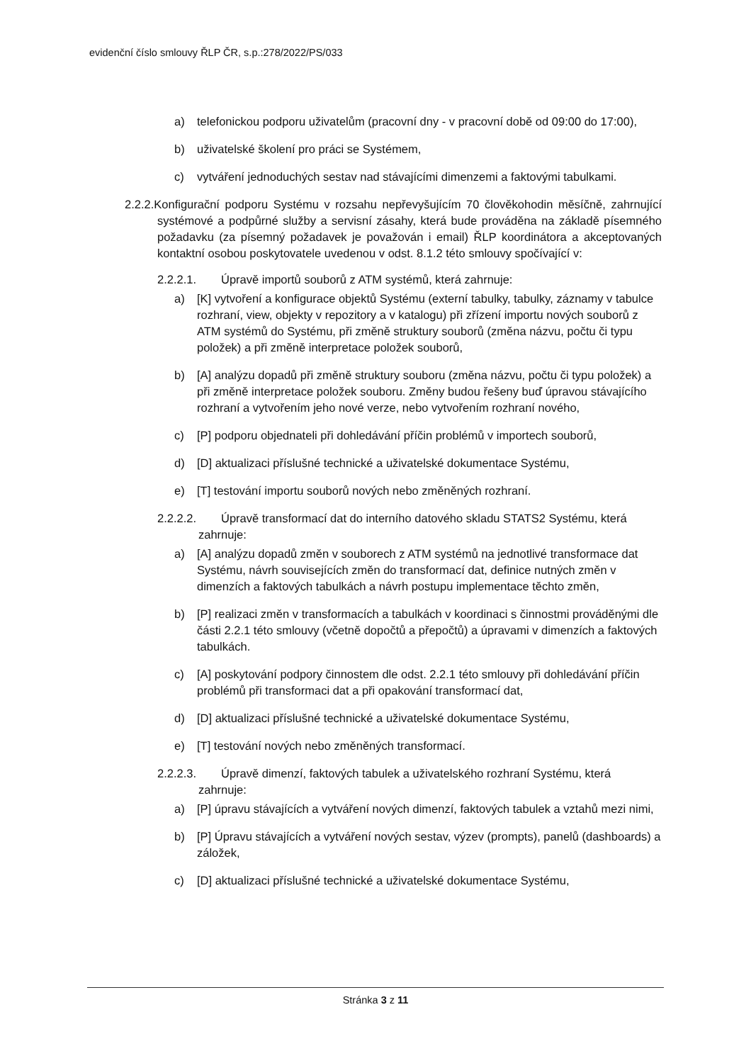evidenční číslo smlouvy ŘLP ČR, s.p.:278/2022/PS/033
a) telefonickou podporu uživatelům (pracovní dny - v pracovní době od 09:00 do 17:00),
b) uživatelské školení pro práci se Systémem,
c) vytváření jednoduchých sestav nad stávajícími dimenzemi a faktovými tabulkami.
2.2.2.Konfigurační podporu Systému v rozsahu nepřevyšujícím 70 člověkohodin měsíčně, zahrnující systémové a podpůrné služby a servisní zásahy, která bude prováděna na základě písemného požadavku (za písemný požadavek je považován i email) ŘLP koordinátora a akceptovaných kontaktní osobou poskytovatele uvedenou v odst. 8.1.2 této smlouvy spočívající v:
2.2.2.1. Úpravě importů souborů z ATM systémů, která zahrnuje:
a) [K] vytvoření a konfigurace objektů Systému (externí tabulky, tabulky, záznamy v tabulce rozhraní, view, objekty v repozitory a v katalogu) při zřízení importu nových souborů z ATM systémů do Systému, při změně struktury souborů (změna názvu, počtu či typu položek) a při změně interpretace položek souborů,
b) [A] analýzu dopadů při změně struktury souboru (změna názvu, počtu či typu položek) a při změně interpretace položek souboru. Změny budou řešeny buď úpravou stávajícího rozhraní a vytvořením jeho nové verze, nebo vytvořením rozhraní nového,
c) [P] podporu objednateli při dohledávání příčin problémů v importech souborů,
d) [D] aktualizaci příslušné technické a uživatelské dokumentace Systému,
e) [T] testování importu souborů nových nebo změněných rozhraní.
2.2.2.2. Úpravě transformací dat do interního datového skladu STATS2 Systému, která zahrnuje:
a) [A] analýzu dopadů změn v souborech z ATM systémů na jednotlivé transformace dat Systému, návrh souvisejících změn do transformací dat, definice nutných změn v dimenzích a faktových tabulkách a návrh postupu implementace těchto změn,
b) [P] realizaci změn v transformacích a tabulkách v koordinaci s činnostmi prováděnými dle části 2.2.1 této smlouvy (včetně dopočtů a přepočtů) a úpravami v dimenzích a faktových tabulkách.
c) [A] poskytování podpory činnostem dle odst. 2.2.1 této smlouvy při dohledávání příčin problémů při transformaci dat a při opakování transformací dat,
d) [D] aktualizaci příslušné technické a uživatelské dokumentace Systému,
e) [T] testování nových nebo změněných transformací.
2.2.2.3. Úpravě dimenzí, faktových tabulek a uživatelského rozhraní Systému, která zahrnuje:
a) [P] úpravu stávajících a vytváření nových dimenzí, faktových tabulek a vztahů mezi nimi,
b) [P] Úpravu stávajících a vytváření nových sestav, výzev (prompts), panelů (dashboards) a záložek,
c) [D] aktualizaci příslušné technické a uživatelské dokumentace Systému,
Stránka 3 z 11